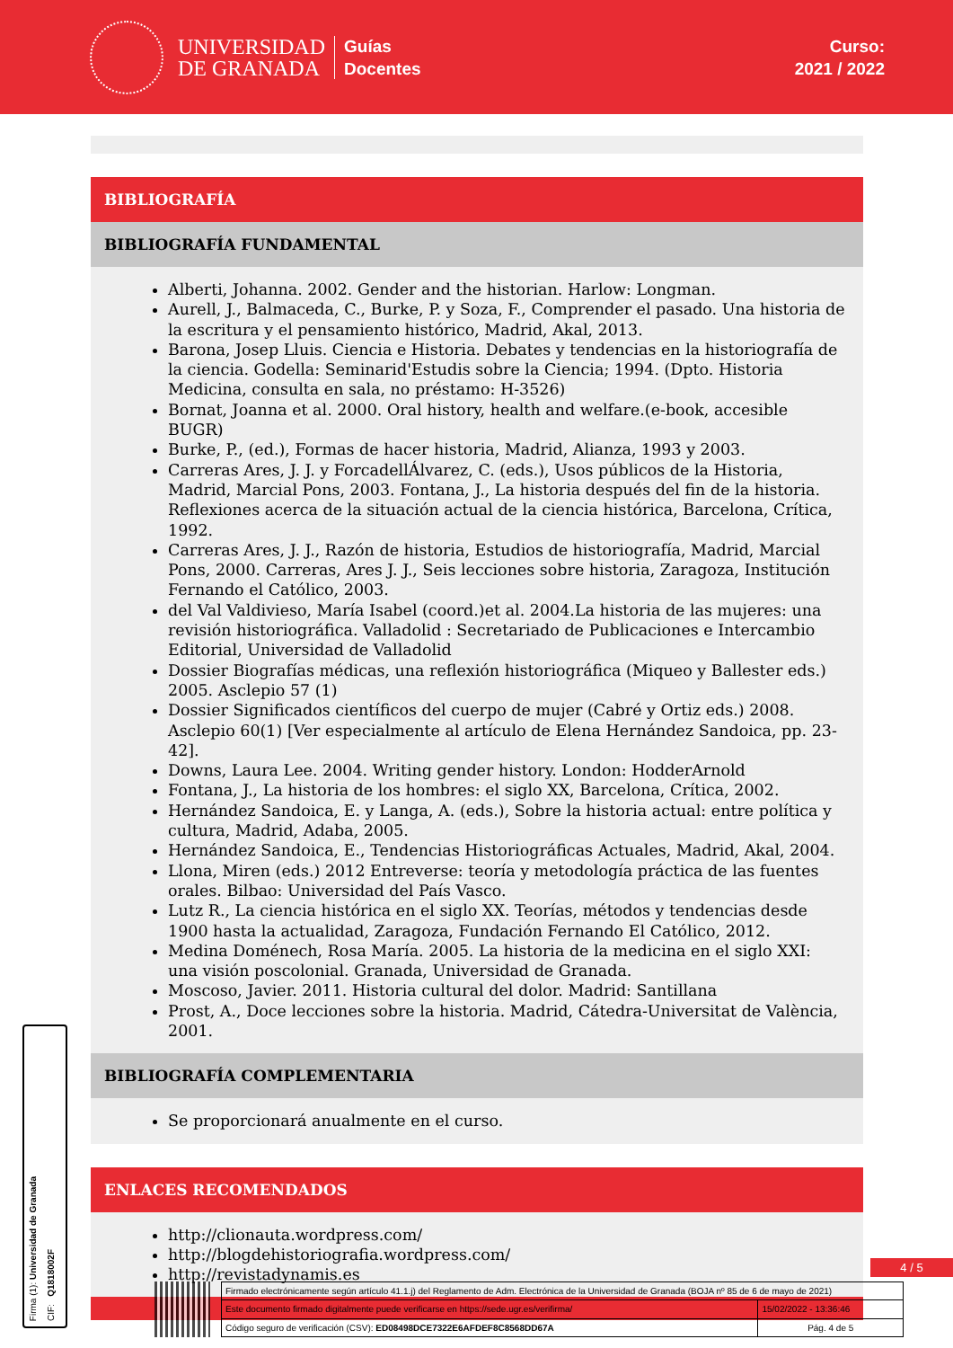UNIVERSIDAD
DE GRANADA
Guías
Docentes
Curso:
2021 / 2022
BIBLIOGRAFÍA
BIBLIOGRAFÍA FUNDAMENTAL
Alberti, Johanna. 2002. Gender and the historian. Harlow: Longman.
Aurell, J., Balmaceda, C., Burke, P. y Soza, F., Comprender el pasado. Una historia de la escritura y el pensamiento histórico, Madrid, Akal, 2013.
Barona, Josep Lluis. Ciencia e Historia. Debates y tendencias en la historiografía de la ciencia. Godella: Seminarid'Estudis sobre la Ciencia; 1994. (Dpto. Historia Medicina, consulta en sala, no préstamo: H-3526)
Bornat, Joanna et al. 2000. Oral history, health and welfare.(e-book, accesible BUGR)
Burke, P., (ed.), Formas de hacer historia, Madrid, Alianza, 1993 y 2003.
Carreras Ares, J. J. y ForcadellÁlvarez, C. (eds.), Usos públicos de la Historia, Madrid, Marcial Pons, 2003. Fontana, J., La historia después del fin de la historia. Reflexiones acerca de la situación actual de la ciencia histórica, Barcelona, Crítica, 1992.
Carreras Ares, J. J., Razón de historia, Estudios de historiografía, Madrid, Marcial Pons, 2000. Carreras, Ares J. J., Seis lecciones sobre historia, Zaragoza, Institución Fernando el Católico, 2003.
del Val Valdivieso, María Isabel (coord.)et al. 2004.La historia de las mujeres: una revisión historiográfica. Valladolid : Secretariado de Publicaciones e Intercambio Editorial, Universidad de Valladolid
Dossier Biografías médicas, una reflexión historiográfica (Miqueo y Ballester eds.) 2005. Asclepio 57 (1)
Dossier Significados científicos del cuerpo de mujer (Cabré y Ortiz eds.) 2008. Asclepio 60(1) [Ver especialmente al artículo de Elena Hernández Sandoica, pp. 23-42].
Downs, Laura Lee. 2004. Writing gender history. London: HodderArnold
Fontana, J., La historia de los hombres: el siglo XX, Barcelona, Crítica, 2002.
Hernández Sandoica, E. y Langa, A. (eds.), Sobre la historia actual: entre política y cultura, Madrid, Adaba, 2005.
Hernández Sandoica, E., Tendencias Historiográficas Actuales, Madrid, Akal, 2004.
Llona, Miren (eds.) 2012 Entreverse: teoría y metodología práctica de las fuentes orales. Bilbao: Universidad del País Vasco.
Lutz R., La ciencia histórica en el siglo XX. Teorías, métodos y tendencias desde 1900 hasta la actualidad, Zaragoza, Fundación Fernando El Católico, 2012.
Medina Doménech, Rosa María. 2005. La historia de la medicina en el siglo XXI: una visión poscolonial. Granada, Universidad de Granada.
Moscoso, Javier. 2011. Historia cultural del dolor. Madrid: Santillana
Prost, A., Doce lecciones sobre la historia. Madrid, Cátedra-Universitat de València, 2001.
BIBLIOGRAFÍA COMPLEMENTARIA
Se proporcionará anualmente en el curso.
ENLACES RECOMENDADOS
http://clionauta.wordpress.com/
http://blogdehistoriografia.wordpress.com/
http://revistadynamis.es
Firma (1): Universidad de Granada
CIF: Q1818002F
4 / 5
| Firmado electrónicamente según artículo 41.1.j) del Reglamento de Adm. Electrónica de la Universidad de Granada (BOJA nº 85 de 6 de mayo de 2021) | |
| Este documento firmado digitalmente puede verificarse en https://sede.ugr.es/verifirma/ | 15/02/2022 - 13:36:46 |
| Código seguro de verificación (CSV): ED08498DCE7322E6AFDEF8C8568DD67A | Pág. 4 de 5 |